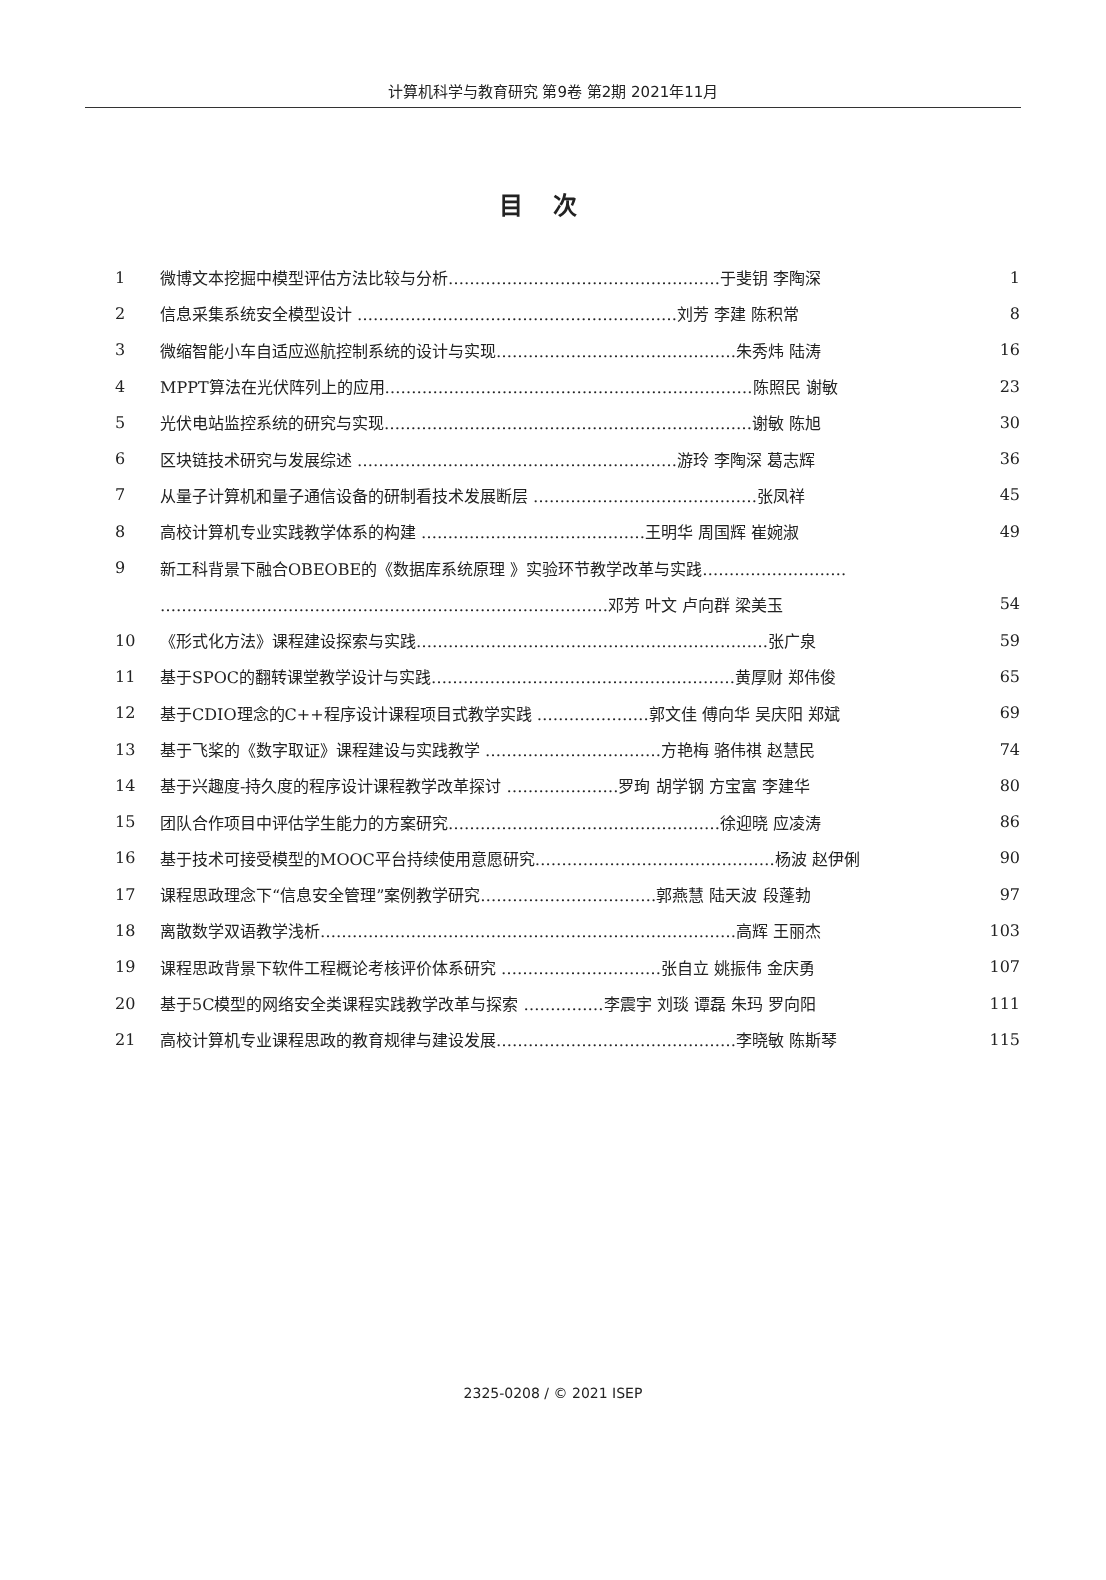计算机科学与教育研究 第9卷 第2期 2021年11月
目次
| 1 | 微博文本挖掘中模型评估方法比较与分析……………………………………………于斐钥 李陶深 | 1 |
| 2 | 信息采集系统安全模型设计 ……………………………………………………刘芳 李建 陈积常 | 8 |
| 3 | 微缩智能小车自适应巡航控制系统的设计与实现………………………………………朱秀炜 陆涛 | 16 |
| 4 | MPPT算法在光伏阵列上的应用……………………………………………………………陈照民 谢敏 | 23 |
| 5 | 光伏电站监控系统的研究与实现……………………………………………………………谢敏 陈旭 | 30 |
| 6 | 区块链技术研究与发展综述 ……………………………………………………游玲 李陶深 葛志辉 | 36 |
| 7 | 从量子计算机和量子通信设备的研制看技术发展断层 ……………………………………张凤祥 | 45 |
| 8 | 高校计算机专业实践教学体系的构建 ……………………………………王明华 周国辉 崔婉淑 | 49 |
| 9 | 新工科背景下融合OBEOBE的《数据库系统原理 》实验环节教学改革与实践……………………… | |
| | …………………………………………………………………………邓芳 叶文 卢向群 梁美玉 | 54 |
| 10 | 《形式化方法》课程建设探索与实践…………………………………………………………张广泉 | 59 |
| 11 | 基于SPOC的翻转课堂教学设计与实践…………………………………………………黄厚财 郑伟俊 | 65 |
| 12 | 基于CDIO理念的C++程序设计课程项目式教学实践 …………………郭文佳 傅向华 吴庆阳 郑斌 | 69 |
| 13 | 基于飞桨的《数字取证》课程建设与实践教学 ……………………………方艳梅 骆伟祺 赵慧民 | 74 |
| 14 | 基于兴趣度-持久度的程序设计课程教学改革探讨 …………………罗珣 胡学钢 方宝富 李建华 | 80 |
| 15 | 团队合作项目中评估学生能力的方案研究……………………………………………徐迎晓 应凌涛 | 86 |
| 16 | 基于技术可接受模型的MOOC平台持续使用意愿研究………………………………………杨波 赵伊俐 | 90 |
| 17 | 课程思政理念下“信息安全管理”案例教学研究……………………………郭燕慧 陆天波 段蓬勃 | 97 |
| 18 | 离散数学双语教学浅析……………………………………………………………………高辉 王丽杰 | 103 |
| 19 | 课程思政背景下软件工程概论考核评价体系研究 …………………………张自立 姚振伟 金庆勇 | 107 |
| 20 | 基于5C模型的网络安全类课程实践教学改革与探索 ……………李震宇 刘琰 谭磊 朱玛 罗向阳 | 111 |
| 21 | 高校计算机专业课程思政的教育规律与建设发展………………………………………李晓敏 陈斯琴 | 115 |
2325-0208 / © 2021 ISEP